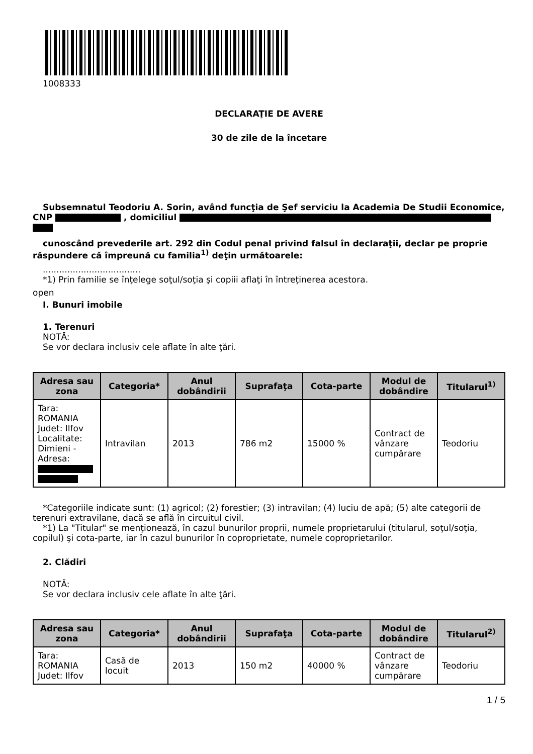1008333
DECLARAŢIE DE AVERE
30 de zile de la încetare
Subsemnatul Teodoriu A. Sorin, având funcţia de Şef serviciu la Academia De Studii Economice, CNP , domiciliul
cunoscând prevederile art. 292 din Codul penal privind falsul în declaraţii, declar pe proprie răspundere că împreună cu familia<sup>1)</sup> deţin următoarele:
....................................
*1) Prin familie se înţelege soţul/soţia şi copiii aflaţi în întreţinerea acestora.
open
I. Bunuri imobile
1. Terenuri
NOTĂ:
Se vor declara inclusiv cele aflate în alte ţări.
| Adresa sau zona | Categoria* | Anul dobândirii | Suprafaţa | Cota-parte | Modul de dobândire | Titularul<sup>1)</sup> |
| --- | --- | --- | --- | --- | --- | --- |
| Tara: ROMANIA Judet: Ilfov Localitate: Dimieni - Adresa: | Intravilan | 2013 | 786 m2 | 15000 % | Contract de vânzare cumpărare | Teodoriu |
*Categoriile indicate sunt: (1) agricol; (2) forestier; (3) intravilan; (4) luciu de apă; (5) alte categorii de terenuri extravilane, dacă se află în circuitul civil.
*1) La "Titular" se menţionează, în cazul bunurilor proprii, numele proprietarului (titularul, soţul/soţia, copilul) şi cota-parte, iar în cazul bunurilor în coproprietate, numele coproprietarilor.
2. Clădiri
NOTĂ:
Se vor declara inclusiv cele aflate în alte ţări.
| Adresa sau zona | Categoria* | Anul dobândirii | Suprafaţa | Cota-parte | Modul de dobândire | Titularul<sup>2)</sup> |
| --- | --- | --- | --- | --- | --- | --- |
| Tara: ROMANIA Judet: Ilfov | Casă de locuit | 2013 | 150 m2 | 40000 % | Contract de vânzare cumpărare | Teodoriu |
1 / 5